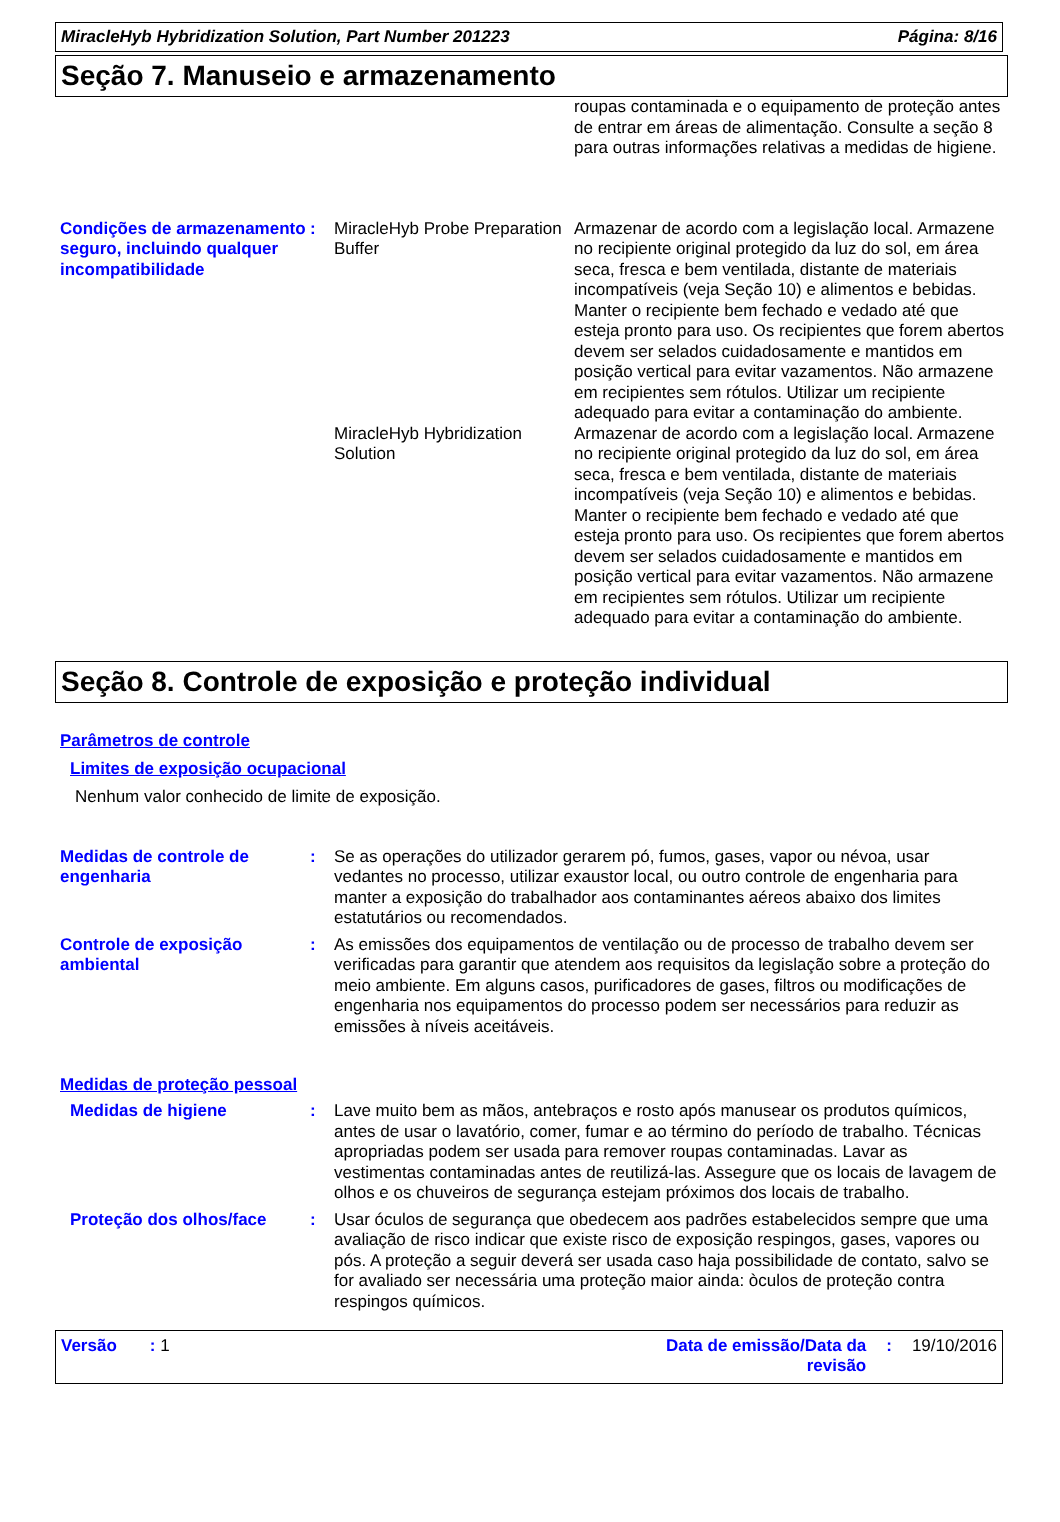MiracleHyb Hybridization Solution, Part Number 201223 Página: 8/16
Seção 7. Manuseio e armazenamento
roupas contaminada e o equipamento de proteção antes de entrar em áreas de alimentação. Consulte a seção 8 para outras informações relativas a medidas de higiene.
Condições de armazenamento seguro, incluindo qualquer incompatibilidade
: MiracleHyb Probe Preparation Buffer
Armazenar de acordo com a legislação local. Armazene no recipiente original protegido da luz do sol, em área seca, fresca e bem ventilada, distante de materiais incompatíveis (veja Seção 10) e alimentos e bebidas. Manter o recipiente bem fechado e vedado até que esteja pronto para uso. Os recipientes que forem abertos devem ser selados cuidadosamente e mantidos em posição vertical para evitar vazamentos. Não armazene em recipientes sem rótulos. Utilizar um recipiente adequado para evitar a contaminação do ambiente.
MiracleHyb Hybridization Solution
Armazenar de acordo com a legislação local. Armazene no recipiente original protegido da luz do sol, em área seca, fresca e bem ventilada, distante de materiais incompatíveis (veja Seção 10) e alimentos e bebidas. Manter o recipiente bem fechado e vedado até que esteja pronto para uso. Os recipientes que forem abertos devem ser selados cuidadosamente e mantidos em posição vertical para evitar vazamentos. Não armazene em recipientes sem rótulos. Utilizar um recipiente adequado para evitar a contaminação do ambiente.
Seção 8. Controle de exposição e proteção individual
Parâmetros de controle
Limites de exposição ocupacional
Nenhum valor conhecido de limite de exposição.
Medidas de controle de engenharia
: Se as operações do utilizador gerarem pó, fumos, gases, vapor ou névoa, usar vedantes no processo, utilizar exaustor local, ou outro controle de engenharia para manter a exposição do trabalhador aos contaminantes aéreos abaixo dos limites estatutários ou recomendados.
Controle de exposição ambiental
: As emissões dos equipamentos de ventilação ou de processo de trabalho devem ser verificadas para garantir que atendem aos requisitos da legislação sobre a proteção do meio ambiente. Em alguns casos, purificadores de gases, filtros ou modificações de engenharia nos equipamentos do processo podem ser necessários para reduzir as emissões à níveis aceitáveis.
Medidas de proteção pessoal
Medidas de higiene : Lave muito bem as mãos, antebraços e rosto após manusear os produtos químicos, antes de usar o lavatório, comer, fumar e ao término do período de trabalho. Técnicas apropriadas podem ser usada para remover roupas contaminadas. Lavar as vestimentas contaminadas antes de reutilizá-las. Assegure que os locais de lavagem de olhos e os chuveiros de segurança estejam próximos dos locais de trabalho.
Proteção dos olhos/face : Usar óculos de segurança que obedecem aos padrões estabelecidos sempre que uma avaliação de risco indicar que existe risco de exposição respingos, gases, vapores ou pós. A proteção a seguir deverá ser usada caso haja possibilidade de contato, salvo se for avaliado ser necessária uma proteção maior ainda: òculos de proteção contra respingos químicos.
Versão : 1 Data de emissão/Data da revisão: 19/10/2016